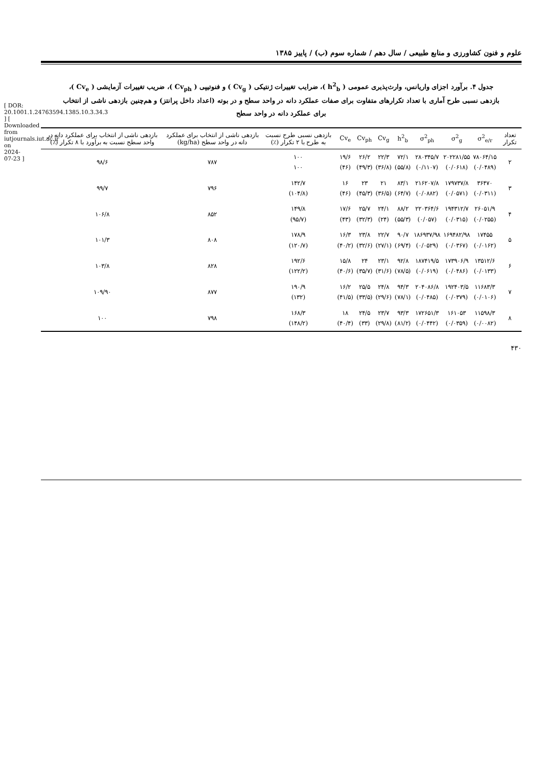[ DOR: 20.1001.1.24763594.1385.10.3.34.3 ] [ Downloaded from iutjournals.iut.ac.ir on 2024-07-23 ]
علوم و فنون کشاورزی و منابع طبیعی / سال دهم / شماره سوم (ب) / پاییز ۱۳۸۵
جدول ۴. برآورد اجزای واریانس، وارث‌پذیری عمومی ( h<sup>2</sup><sub>b</sub> )، ضرایب تغییرات ژنتیکی ( Cv<sub>g</sub> ) و فنوتیپی ( Cv<sub>ph</sub> )، ضریب تغییرات آزمایشی ( Cv<sub>e</sub> )، بازدهی نسبی طرح آماری با تعداد تکرارهای متفاوت برای صفات عملکرد دانه در واحد سطح و در بوته (اعداد داخل پرانتز) و هم‌چنین بازدهی ناشی از انتخاب برای عملکرد دانه در واحد سطح
| تعداد تکرار | σ<sup>2</sup><sub>e/r</sub> | σ<sup>2</sup><sub>g</sub> | σ<sup>2</sup><sub>ph</sub> | h<sup>2</sup><sub>b</sub> | Cv<sub>g</sub> | Cv<sub>ph</sub> | Cv<sub>e</sub> | بازدهی نسبی طرح نسبت به طرح با ۲ تکرار (٪) | بازدهی ناشی از انتخاب برای عملکرد دانه در واحد سطح (kg/ha) | بازدهی ناشی از انتخاب برای عملکرد دانه در واحد سطح نسبت به برآورد با ۸ تکرار (٪) |
| --- | --- | --- | --- | --- | --- | --- | --- | --- | --- | --- |
| ۲ | ۷۸۰۶۴/۱۵ (۰/۰۴۸۹) | ۲۰۲۲۸۱/۵۵ (۰/۰۶۱۸) | ۲۸۰۳۴۵/۷ (۰/۱۱۰۷) | ۷۲/۱ (۵۵/۸) | ۲۲/۳ (۳۶/۸) | ۲۶/۲ (۴۹/۳) | ۱۹/۶ (۴۶) | ۱۰۰ ۱۰۰ | ۷۸۷ | ۹۸/۶ |
| ۳ | ۳۶۴۷۰ (۰/۰۳۱۱) | ۱۷۹۷۳۷/۸ (۰/۰۵۷۱) | ۲۱۶۲۰۷/۸ (۰/۰۸۸۲) | ۸۳/۱ (۶۴/۷) | ۲۱ (۳۶/۵) | ۲۳ (۴۵/۳) | ۱۶ (۴۶) | ۱۴۲/۷ (۱۰۴/۸) | ۷۹۶ | ۹۹/۷ |
| ۴ | ۲۶۰۵۱/۹ (۰/۰۲۵۵) | ۱۹۴۳۱۲/۷ (۰/۰۳۱۵) | ۲۲۰۳۶۴/۶ (۰/۰۵۷) | ۸۸/۲ (۵۵/۳) | ۲۴/۱ (۲۴) | ۲۵/۷ (۳۲/۳) | ۱۷/۶ (۴۳) | ۱۴۹/۸ (۹۵/۷) | ۸۵۲ | ۱۰۶/۸ |
| ۵ | ۱۷۴۵۵ (۰/۰۱۶۲) | ۱۶۹۴۸۲/۹۸ (۰/۰۳۶۷) | ۱۸۶۹۳۷/۹۸ (۰/۰۵۲۹) | ۹۰/۷ (۶۹/۴) | ۲۲/۷ (۲۷/۱) | ۲۳/۸ (۳۲/۶) | ۱۶/۳ (۴۰/۲) | ۱۷۸/۹ (۱۲۰/۷) | ۸۰۸ | ۱۰۱/۳ |
| ۶ | ۱۳۵۱۲/۶ (۰/۰۱۳۳) | ۱۷۳۹۰۶/۹ (۰/۰۴۸۶) | ۱۸۷۴۱۹/۵ (۰/۰۶۱۹) | ۹۲/۸ (۷۸/۵) | ۲۳/۱ (۳۱/۶) | ۲۴ (۳۵/۷) | ۱۵/۸ (۴۰/۶) | ۱۹۲/۶ (۱۲۲/۲) | ۸۲۸ | ۱۰۳/۸ |
| ۷ | ۱۱۶۸۳/۳ (۰/۰۱۰۶) | ۱۹۲۴۰۳/۵ (۰/۰۳۷۹) | ۲۰۴۰۸۶/۸ (۰/۰۴۸۵) | ۹۴/۳ (۷۸/۱) | ۲۴/۸ (۲۹/۶) | ۲۵/۵ (۳۳/۵) | ۱۶/۲ (۴۱/۵) | ۱۹۰/۹ (۱۳۲) | ۸۷۷ | ۱۰۹/۹۰ |
| ۸ | ۱۱۵۹۸/۳ (۰/۰۰۸۲) | ۱۶۱۰۵۳ (۰/۰۳۵۹) | ۱۷۲۶۵۱/۳ (۰/۰۴۴۲) | ۹۳/۳ (۸۱/۲) | ۲۳/۷ (۲۹/۸) | ۲۴/۵ (۳۳) | ۱۸ (۴۰/۴) | ۱۶۸/۳ (۱۴۸/۲) | ۷۹۸ | ۱۰۰ |
۴۳۰